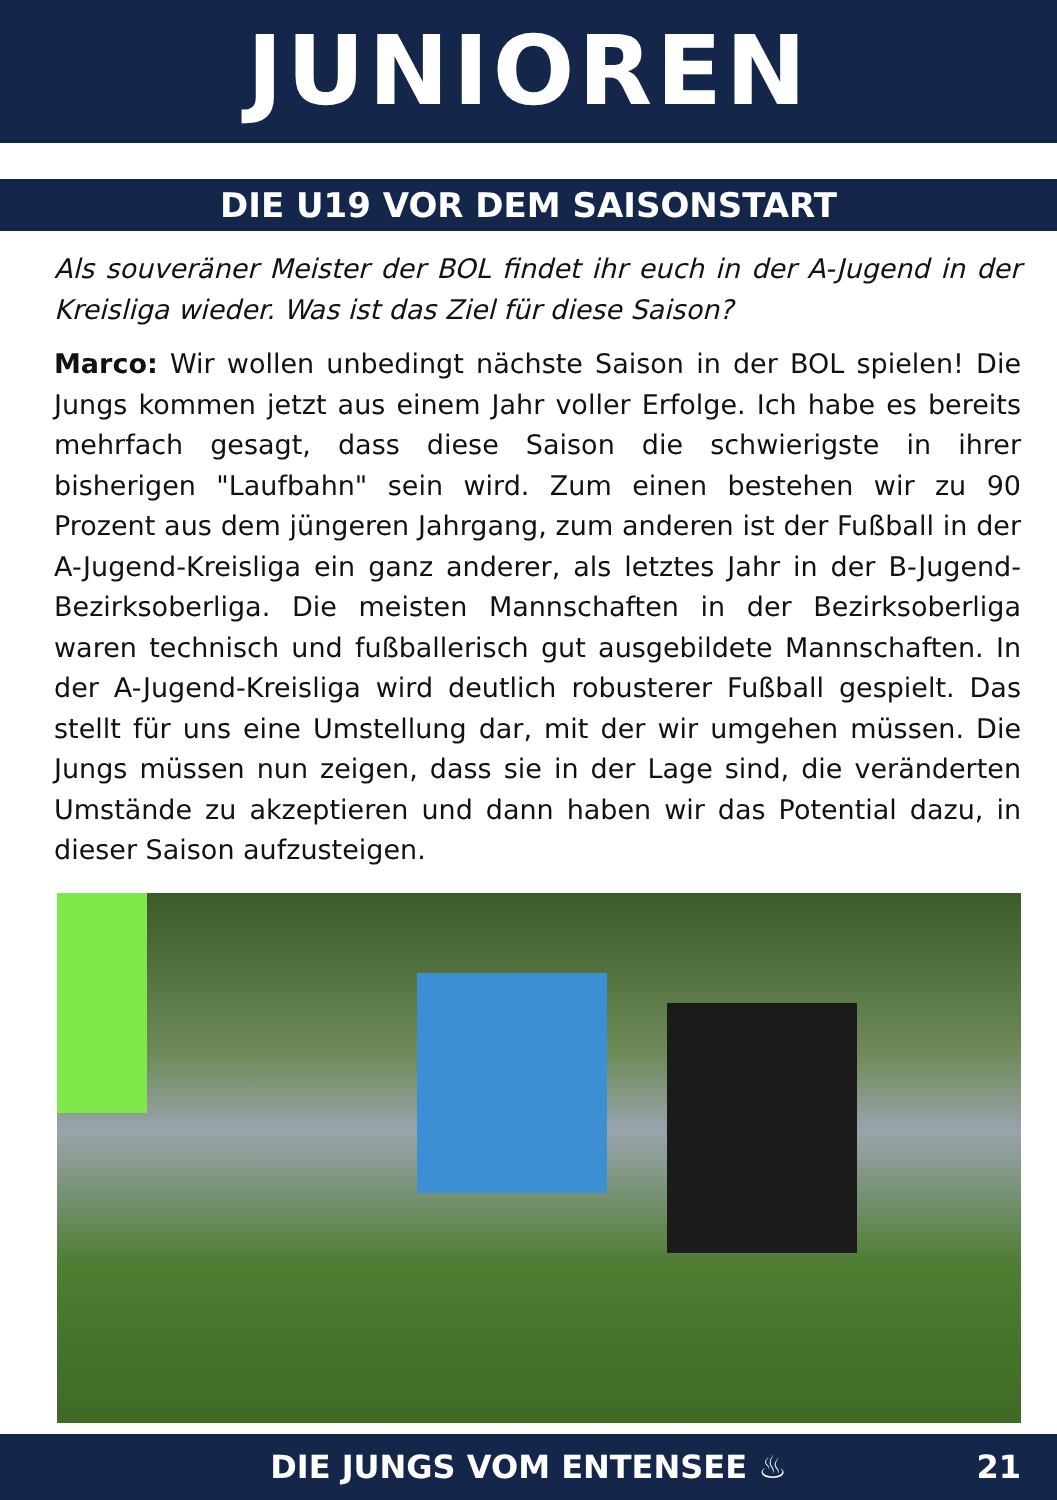JUNIOREN
DIE U19 VOR DEM SAISONSTART
Als souveräner Meister der BOL findet ihr euch in der A-Jugend in der Kreisliga wieder. Was ist das Ziel für diese Saison?
Marco: Wir wollen unbedingt nächste Saison in der BOL spielen! Die Jungs kommen jetzt aus einem Jahr voller Erfolge. Ich habe es bereits mehrfach gesagt, dass diese Saison die schwierigste in ihrer bisherigen "Laufbahn" sein wird. Zum einen bestehen wir zu 90 Prozent aus dem jüngeren Jahrgang, zum anderen ist der Fußball in der A-Jugend-Kreisliga ein ganz anderer, als letztes Jahr in der B-Jugend-Bezirksoberliga. Die meisten Mannschaften in der Bezirksoberliga waren technisch und fußballerisch gut ausgebildete Mannschaften. In der A-Jugend-Kreisliga wird deutlich robusterer Fußball gespielt. Das stellt für uns eine Umstellung dar, mit der wir umgehen müssen. Die Jungs müssen nun zeigen, dass sie in der Lage sind, die veränderten Umstände zu akzeptieren und dann haben wir das Potential dazu, in dieser Saison aufzusteigen.
DIE JUNGS VOM ENTENSEE ♨ 21